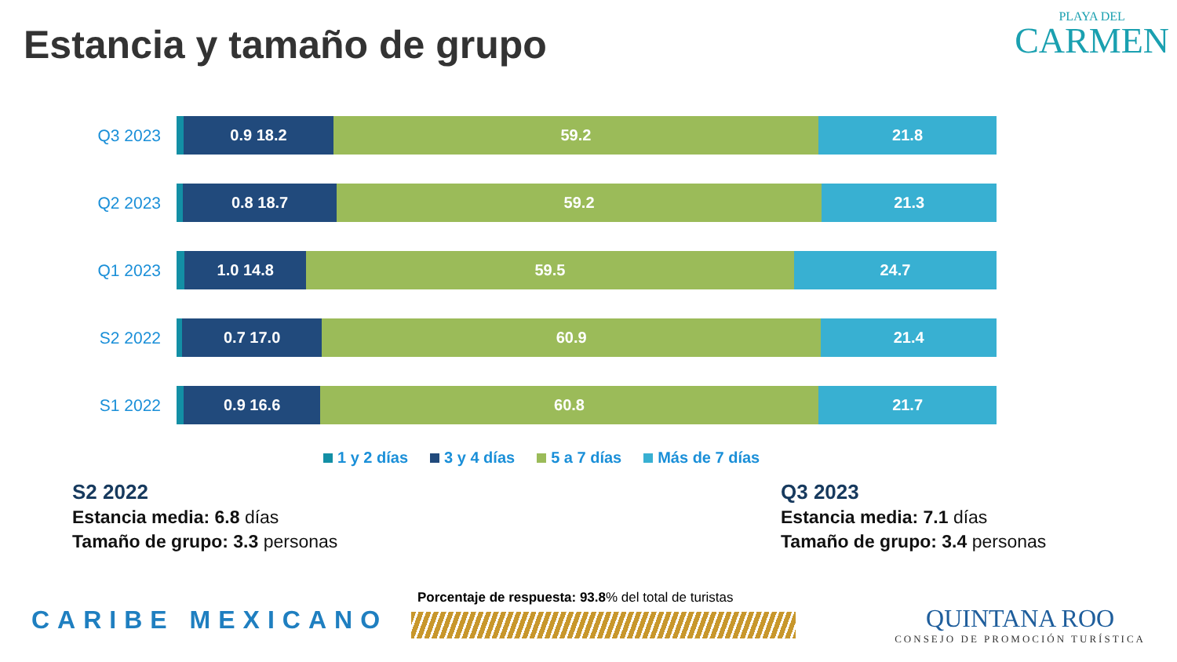Estancia y tamaño de grupo
PLAYA DEL
CARMEN
Q3 2023
0.9 18.2 59.2 21.8
Q2 2023
0.8 18.7 59.2 21.3
Q1 2023
1.0 14.8 59.5 24.7
S2 2022
0.7 17.0 60.9 21.4
S1 2022
0.9 16.6 60.8 21.7
1 y 2 días 3 y 4 días 5 a 7 días Más de 7 días
S2 2022
Estancia media: 6.8 días
Tamaño de grupo: 3.3 personas
Q3 2023
Estancia media: 7.1 días
Tamaño de grupo: 3.4 personas
Porcentaje de respuesta: 93.8% del total de turistas
CARIBE MEXICANO
QUINTANA ROO
CONSEJO DE PROMOCIÓN TURÍSTICA